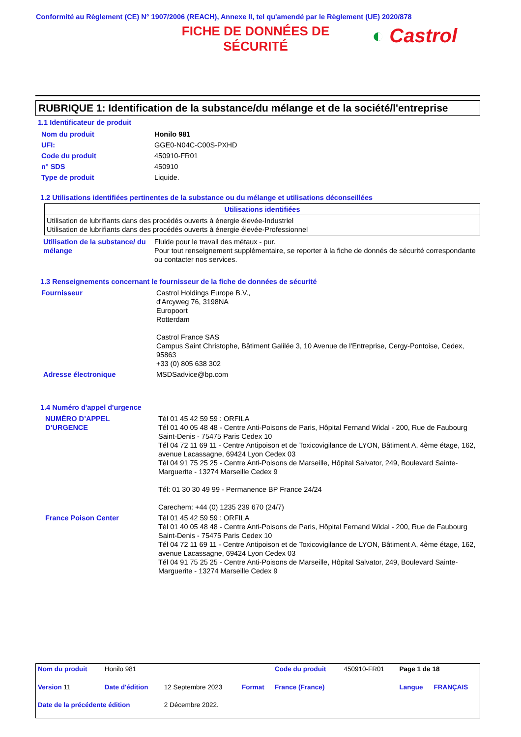Conformité au Règlement (CE) N° 1907/2006 (REACH), Annexe II, tel qu'amendé par le Règlement (UE) 2020/878
FICHE DE DONNÉES DE SÉCURITÉ
◐ Castrol
RUBRIQUE 1: Identification de la substance/du mélange et de la société/l'entreprise
1.1 Identificateur de produit
| Nom du produit | Honilo 981 |
| UFI: | GGE0-N04C-C00S-PXHD |
| Code du produit | 450910-FR01 |
| n° SDS | 450910 |
| Type de produit | Liquide. |
1.2 Utilisations identifiées pertinentes de la substance ou du mélange et utilisations déconseillées
| Utilisations identifiées |
| --- |
| Utilisation de lubrifiants dans des procédés ouverts à énergie élevée-Industriel Utilisation de lubrifiants dans des procédés ouverts à énergie élevée-Professionnel |
| Utilisation de la substance/ du mélange | Fluide pour le travail des métaux - pur. Pour tout renseignement supplémentaire, se reporter à la fiche de donnés de sécurité correspondante ou contacter nos services. |
1.3 Renseignements concernant le fournisseur de la fiche de données de sécurité
| Fournisseur | Castrol Holdings Europe B.V., d'Arcyweg 76, 3198NA Europoort Rotterdam Castrol France SAS Campus Saint Christophe, Bâtiment Galilée 3, 10 Avenue de l'Entreprise, Cergy-Pontoise, Cedex, 95863 +33 (0) 805 638 302 |
| Adresse électronique | MSDSadvice@bp.com |
1.4 Numéro d'appel d'urgence
| NUMÉRO D’APPEL D’URGENCE | Tél 01 45 42 59 59 : ORFILA Tél 01 40 05 48 48 - Centre Anti-Poisons de Paris, Hôpital Fernand Widal - 200, Rue de Faubourg Saint-Denis - 75475 Paris Cedex 10 Tél 04 72 11 69 11 - Centre Antipoison et de Toxicovigilance de LYON, Bâtiment A, 4ème étage, 162, avenue Lacassagne, 69424 Lyon Cedex 03 Tél 04 91 75 25 25 - Centre Anti-Poisons de Marseille, Hôpital Salvator, 249, Boulevard Sainte-Marguerite - 13274 Marseille Cedex 9 Tél: 01 30 30 49 99 - Permanence BP France 24/24 Carechem: +44 (0) 1235 239 670 (24/7) |
| France Poison Center | Tél 01 45 42 59 59 : ORFILA Tél 01 40 05 48 48 - Centre Anti-Poisons de Paris, Hôpital Fernand Widal - 200, Rue de Faubourg Saint-Denis - 75475 Paris Cedex 10 Tél 04 72 11 69 11 - Centre Antipoison et de Toxicovigilance de LYON, Bâtiment A, 4ème étage, 162, avenue Lacassagne, 69424 Lyon Cedex 03 Tél 04 91 75 25 25 - Centre Anti-Poisons de Marseille, Hôpital Salvator, 249, Boulevard Sainte-Marguerite - 13274 Marseille Cedex 9 |
| Nom du produit | Honilo 981 | | | Code du produit | 450910-FR01 | Page 1 de 18 | |
| Version 11 | Date d'édition | 12 Septembre 2023 | Format | France (France) | | Langue | FRANÇAIS |
| Date de la précédente édition | | 2 Décembre 2022. | | | | | |